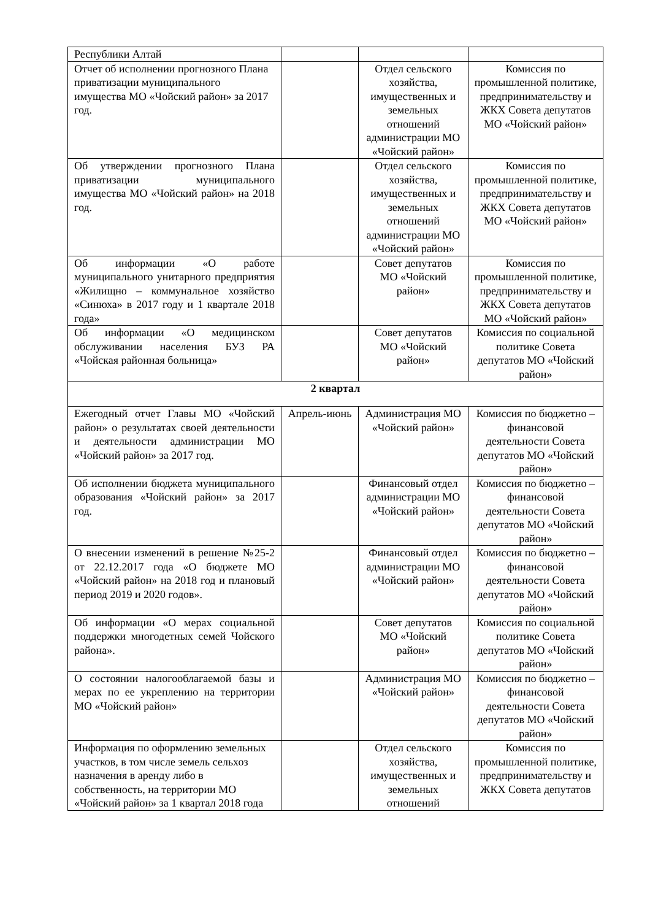| Республики Алтай | | | |
| Отчет об исполнении прогнозного Плана приватизации муниципального имущества МО «Чойский район» за 2017 год. | | Отдел сельского хозяйства, имущественных и земельных отношений администрации МО «Чойский район» | Комиссия по промышленной политике, предпринимательству и ЖКХ Совета депутатов МО «Чойский район» |
| Об утверждении прогнозного Плана приватизации муниципального имущества МО «Чойский район» на 2018 год. | | Отдел сельского хозяйства, имущественных и земельных отношений администрации МО «Чойский район» | Комиссия по промышленной политике, предпринимательству и ЖКХ Совета депутатов МО «Чойский район» |
| Об информации «О работе муниципального унитарного предприятия «Жилищно – коммунальное хозяйство «Синюха» в 2017 году и 1 квартале 2018 года» | | Совет депутатов МО «Чойский район» | Комиссия по промышленной политике, предпринимательству и ЖКХ Совета депутатов МО «Чойский район» |
| Об информации «О медицинском обслуживании населения БУЗ РА «Чойская районная больница» | | Совет депутатов МО «Чойский район» | Комиссия по социальной политике Совета депутатов МО «Чойский район» |
| 2 квартал | | | |
| Ежегодный отчет Главы МО «Чойский район» о результатах своей деятельности и деятельности администрации МО «Чойский район» за 2017 год. | Апрель-июнь | Администрация МО «Чойский район» | Комиссия по бюджетно – финансовой деятельности Совета депутатов МО «Чойский район» |
| Об исполнении бюджета муниципального образования «Чойский район» за 2017 год. | | Финансовый отдел администрации МО «Чойский район» | Комиссия по бюджетно – финансовой деятельности Совета депутатов МО «Чойский район» |
| О внесении изменений в решение №25-2 от 22.12.2017 года «О бюджете МО «Чойский район» на 2018 год и плановый период 2019 и 2020 годов». | | Финансовый отдел администрации МО «Чойский район» | Комиссия по бюджетно – финансовой деятельности Совета депутатов МО «Чойский район» |
| Об информации «О мерах социальной поддержки многодетных семей Чойского района». | | Совет депутатов МО «Чойский район» | Комиссия по социальной политике Совета депутатов МО «Чойский район» |
| О состоянии налогооблагаемой базы и мерах по ее укреплению на территории МО «Чойский район» | | Администрация МО «Чойский район» | Комиссия по бюджетно – финансовой деятельности Совета депутатов МО «Чойский район» |
| Информация по оформлению земельных участков, в том числе земель сельхоз назначения в аренду либо в собственность, на территории МО «Чойский район» за 1 квартал 2018 года | | Отдел сельского хозяйства, имущественных и земельных отношений | Комиссия по промышленной политике, предпринимательству и ЖКХ Совета депутатов |